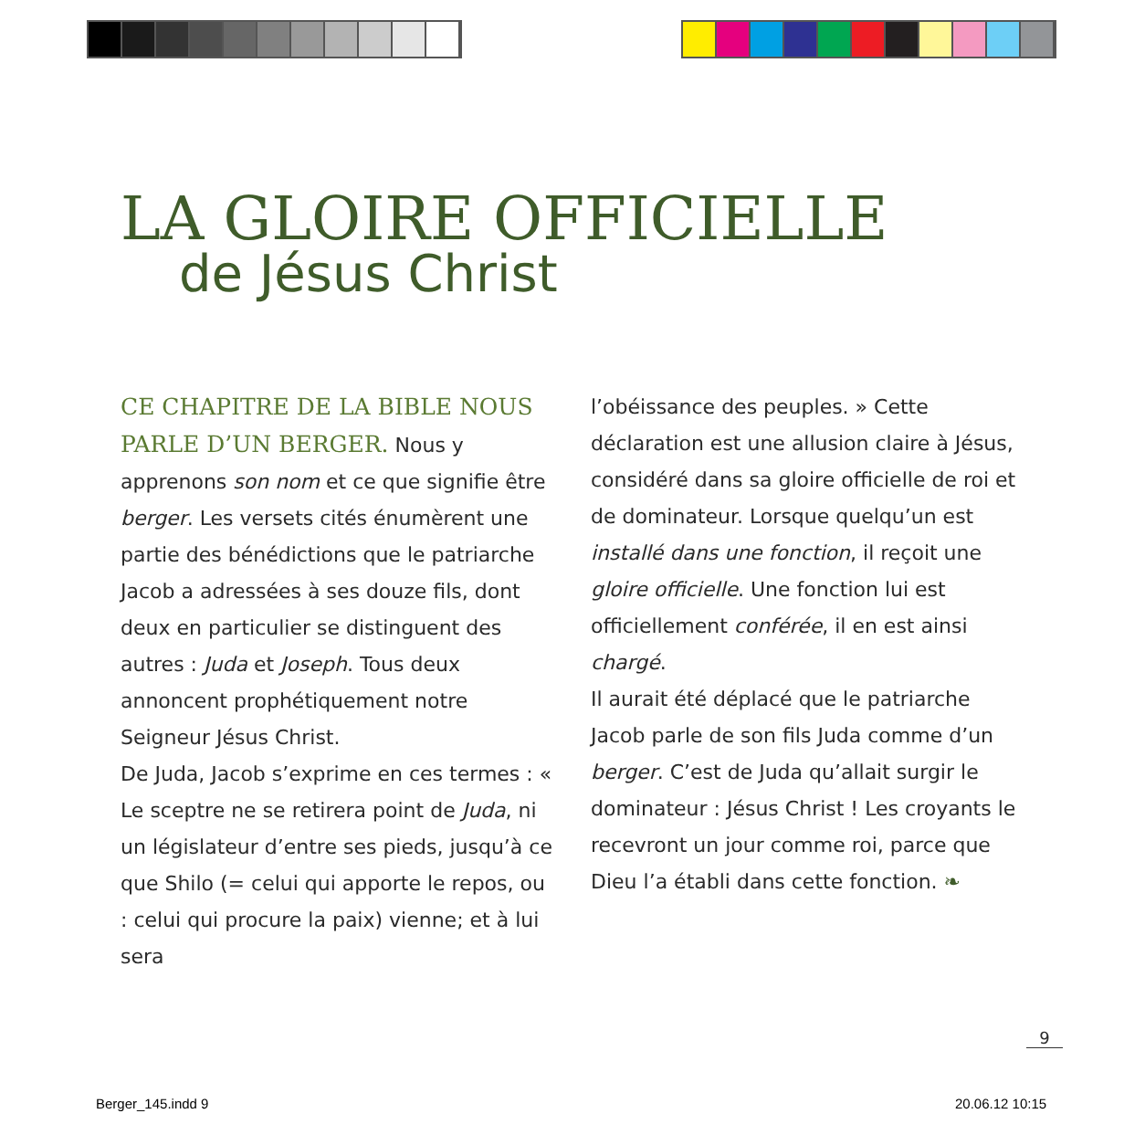LA GLOIRE OFFICIELLE
de Jésus Christ
CE CHAPITRE DE LA BIBLE NOUS PARLE D’UN BERGER. Nous y apprenons son nom et ce que signifie être berger. Les versets cités énumèrent une partie des bénédictions que le patriarche Jacob a adressées à ses douze fils, dont deux en particulier se distinguent des autres : Juda et Joseph. Tous deux annoncent prophétiquement notre Seigneur Jésus Christ.
De Juda, Jacob s’exprime en ces termes : « Le sceptre ne se retirera point de Juda, ni un législateur d’entre ses pieds, jusqu’à ce que Shilo (= celui qui apporte le repos, ou : celui qui procure la paix) vienne; et à lui sera
l’obéissance des peuples. » Cette déclaration est une allusion claire à Jésus, considéré dans sa gloire officielle de roi et de dominateur. Lorsque quelqu’un est installé dans une fonction, il reçoit une gloire officielle. Une fonction lui est officiellement conférée, il en est ainsi chargé.
Il aurait été déplacé que le patriarche Jacob parle de son fils Juda comme d’un berger. C’est de Juda qu’allait surgir le dominateur : Jésus Christ ! Les croyants le recevront un jour comme roi, parce que Dieu l’a établi dans cette fonction. ❧
9
Berger_145.indd 9 20.06.12 10:15